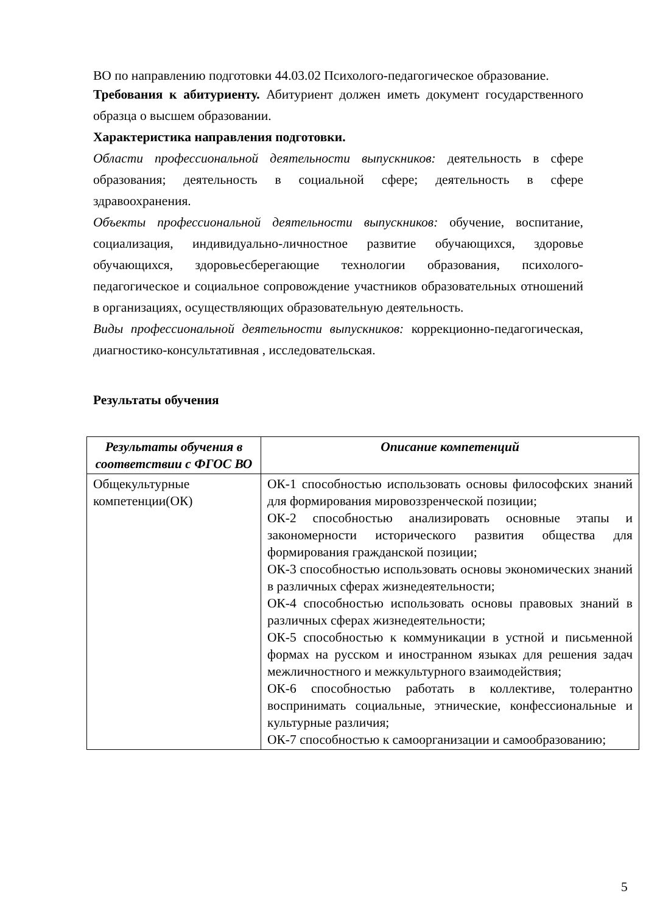ВО по направлению подготовки 44.03.02 Психолого-педагогическое образование.
Требования к абитуриенту. Абитуриент должен иметь документ государственного образца о высшем образовании.
Характеристика направления подготовки.
Области профессиональной деятельности выпускников: деятельность в сфере образования; деятельность в социальной сфере; деятельность в сфере здравоохранения.
Объекты профессиональной деятельности выпускников: обучение, воспитание, социализация, индивидуально-личностное развитие обучающихся, здоровье обучающихся, здоровьесберегающие технологии образования, психолого-педагогическое и социальное сопровождение участников образовательных отношений в организациях, осуществляющих образовательную деятельность.
Виды профессиональной деятельности выпускников: коррекционно-педагогическая, диагностико-консультативная , исследовательская.
Результаты обучения
| Результаты обучения в соответствии с ФГОС ВО | Описание компетенций |
| --- | --- |
| Общекультурные компетенции(ОК) | ОК-1 способностью использовать основы философских знаний для формирования мировоззренческой позиции; ОК-2 способностью анализировать основные этапы и закономерности исторического развития общества для формирования гражданской позиции; ОК-3 способностью использовать основы экономических знаний в различных сферах жизнедеятельности; ОК-4 способностью использовать основы правовых знаний в различных сферах жизнедеятельности; ОК-5 способностью к коммуникации в устной и письменной формах на русском и иностранном языках для решения задач межличностного и межкультурного взаимодействия; ОК-6 способностью работать в коллективе, толерантно воспринимать социальные, этнические, конфессиональные и культурные различия; ОК-7 способностью к самоорганизации и самообразованию; |
5